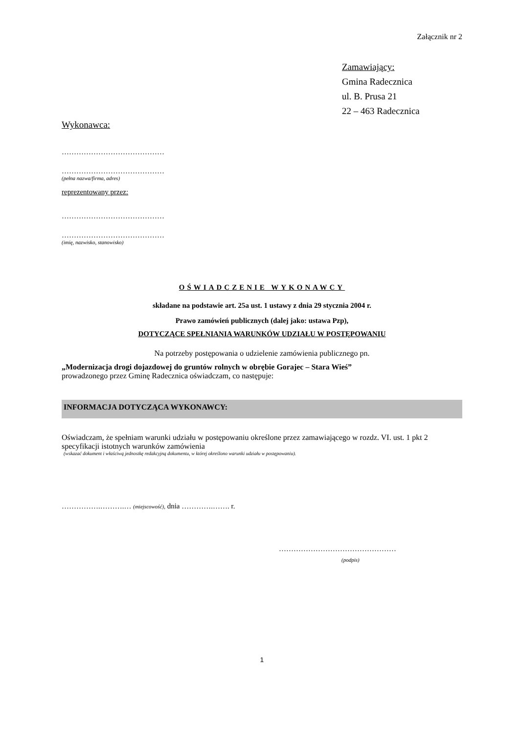Załącznik nr 2
Zamawiający:
Gmina Radecznica
ul. B. Prusa 21
22 – 463 Radecznica
Wykonawca:
……………………………………
……………………………………
(pełna nazwa/firma, adres)
reprezentowany przez:
……………………………………
……………………………………
(imię, nazwisko, stanowisko)
OŚWIADCZENIE WYKONAWCY
składane na podstawie art. 25a ust. 1 ustawy z dnia 29 stycznia 2004 r.
Prawo zamówień publicznych (dalej jako: ustawa Pzp),
DOTYCZĄCE SPEŁNIANIA WARUNKÓW UDZIAŁU W POSTĘPOWANIU
Na potrzeby postępowania o udzielenie zamówienia publicznego pn.
„Modernizacja drogi dojazdowej do gruntów rolnych w obrębie Gorajec – Stara Wieś”
prowadzonego przez Gminę Radecznica oświadczam, co następuje:
INFORMACJA DOTYCZĄCA WYKONAWCY:
Oświadczam, że spełniam warunki udziału w postępowaniu określone przez zamawiającego w rozdz. VI. ust. 1 pkt 2 specyfikacji istotnych warunków zamówienia
(wskazać dokument i właściwą jednostkę redakcyjną dokumentu, w której określono warunki udziału w postępowaniu).
…………….……….… (miejscowość), dnia ………….……. r.
…………………………………………
(podpis)
1